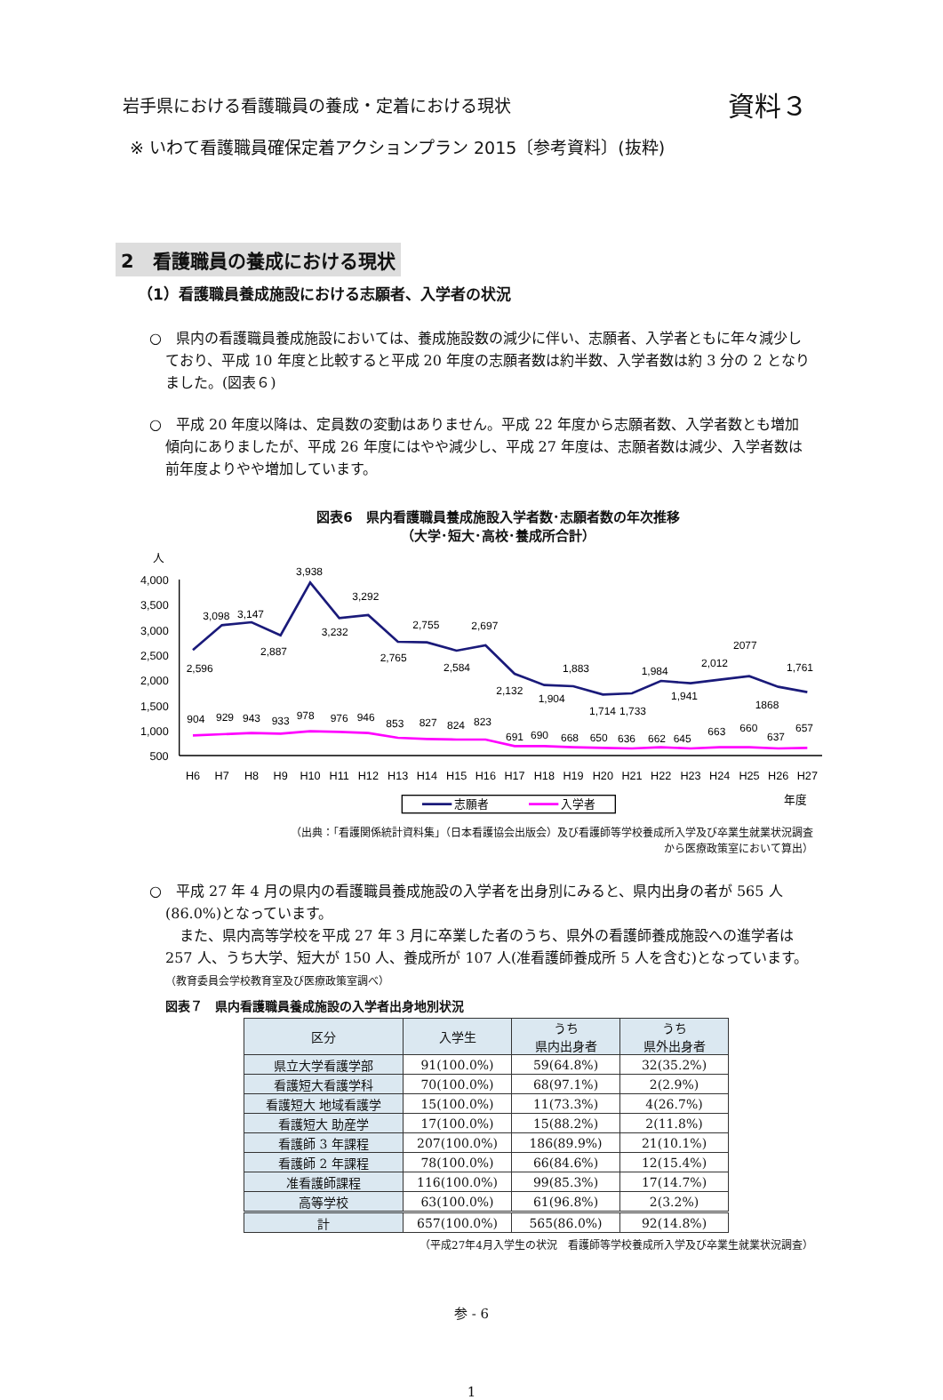岩手県における看護職員の養成・定着における現状
資料３
※ いわて看護職員確保定着アクションプラン 2015〔参考資料〕(抜粋)
2　看護職員の養成における現状
（1）看護職員養成施設における志願者、入学者の状況
○　県内の看護職員養成施設においては、養成施設数の減少に伴い、志願者、入学者ともに年々減少しており、平成 10 年度と比較すると平成 20 年度の志願者数は約半数、入学者数は約 3 分の 2 となりました。(図表６)
○　平成 20 年度以降は、定員数の変動はありません。平成 22 年度から志願者数、入学者数とも増加傾向にありましたが、平成 26 年度にはやや減少し、平成 27 年度は、志願者数は減少、入学者数は前年度よりやや増加しています。
図表6　県内看護職員養成施設入学者数･志願者数の年次推移
（大学･短大･高校･養成所合計）
人
4,000
3,500
3,000
2,500
2,000
1,500
1,000
500
2,596
3,098
3,147
2,887
3,938
3,232
3,292
2,765
2,755
2,584
2,697
2,132
1,904
1,883
1,714
1,733
1,984
1,941
2,012
2077
1868
1,761
904
929
943
933
978
976
946
853
827
824
823
691
690
668
650
636
662
645
663
660
637
657
H6
H7
H8
H9
H10
H11
H12
H13
H14
H15
H16
H17
H18
H19
H20
H21
H22
H23
H24
H25
H26
H27
志願者
入学者
年度
（出典：｢看護関係統計資料集｣（日本看護協会出版会）及び看護師等学校養成所入学及び卒業生就業状況調査
から医療政策室において算出）
○　平成 27 年 4 月の県内の看護職員養成施設の入学者を出身別にみると、県内出身の者が 565 人(86.0%)となっています。
　また、県内高等学校を平成 27 年 3 月に卒業した者のうち、県外の看護師養成施設への進学者は 257 人、うち大学、短大が 150 人、養成所が 107 人(准看護師養成所 5 人を含む)となっています。（教育委員会学校教育室及び医療政策室調べ）
図表７　県内看護職員養成施設の入学者出身地別状況
| 区分 | 入学生 | うち 県内出身者 | うち 県外出身者 |
| --- | --- | --- | --- |
| 県立大学看護学部 | 91(100.0%) | 59(64.8%) | 32(35.2%) |
| 看護短大看護学科 | 70(100.0%) | 68(97.1%) | 2(2.9%) |
| 看護短大 地域看護学 | 15(100.0%) | 11(73.3%) | 4(26.7%) |
| 看護短大 助産学 | 17(100.0%) | 15(88.2%) | 2(11.8%) |
| 看護師 3 年課程 | 207(100.0%) | 186(89.9%) | 21(10.1%) |
| 看護師 2 年課程 | 78(100.0%) | 66(84.6%) | 12(15.4%) |
| 准看護師課程 | 116(100.0%) | 99(85.3%) | 17(14.7%) |
| 高等学校 | 63(100.0%) | 61(96.8%) | 2(3.2%) |
| 計 | 657(100.0%) | 565(86.0%) | 92(14.8%) |
（平成27年4月入学生の状況　看護師等学校養成所入学及び卒業生就業状況調査）
参 - 6
1